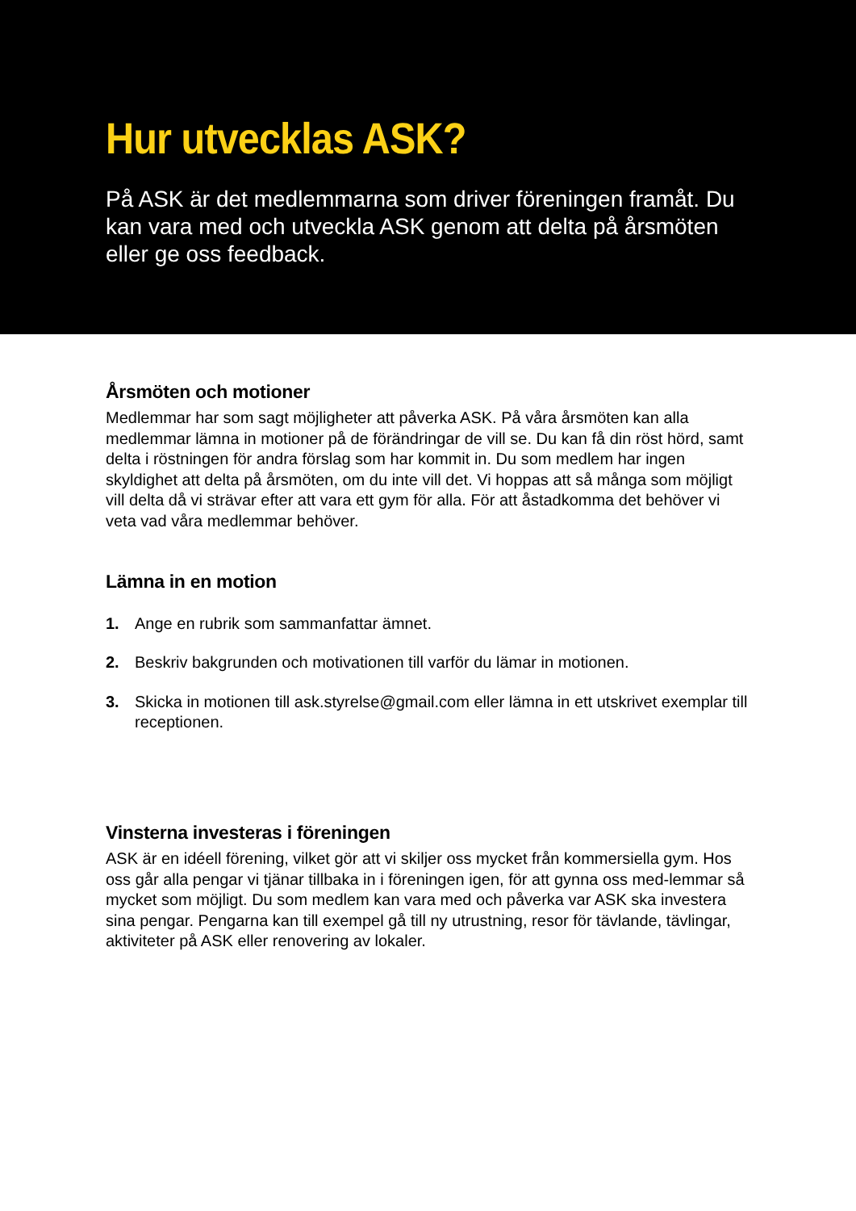Hur utvecklas ASK?
På ASK är det medlemmarna som driver föreningen framåt. Du kan vara med och utveckla ASK genom att delta på årsmöten eller ge oss feedback.
Årsmöten och motioner
Medlemmar har som sagt möjligheter att påverka ASK. På våra årsmöten kan alla medlemmar lämna in motioner på de förändringar de vill se. Du kan få din röst hörd, samt delta i röstningen för andra förslag som har kommit in. Du som medlem har ingen skyldighet att delta på årsmöten, om du inte vill det. Vi hoppas att så många som möjligt vill delta då vi strävar efter att vara ett gym för alla. För att åstadkomma det behöver vi veta vad våra medlemmar behöver.
Lämna in en motion
1. Ange en rubrik som sammanfattar ämnet.
2. Beskriv bakgrunden och motivationen till varför du lämar in motionen.
3. Skicka in motionen till ask.styrelse@gmail.com eller lämna in ett utskrivet exemplar till receptionen.
Vinsterna investeras i föreningen
ASK är en idéell förening, vilket gör att vi skiljer oss mycket från kommersiella gym. Hos oss går alla pengar vi tjänar tillbaka in i föreningen igen, för att gynna oss med-lemmar så mycket som möjligt. Du som medlem kan vara med och påverka var ASK ska investera sina pengar. Pengarna kan till exempel gå till ny utrustning, resor för tävlande, tävlingar, aktiviteter på ASK eller renovering av lokaler.